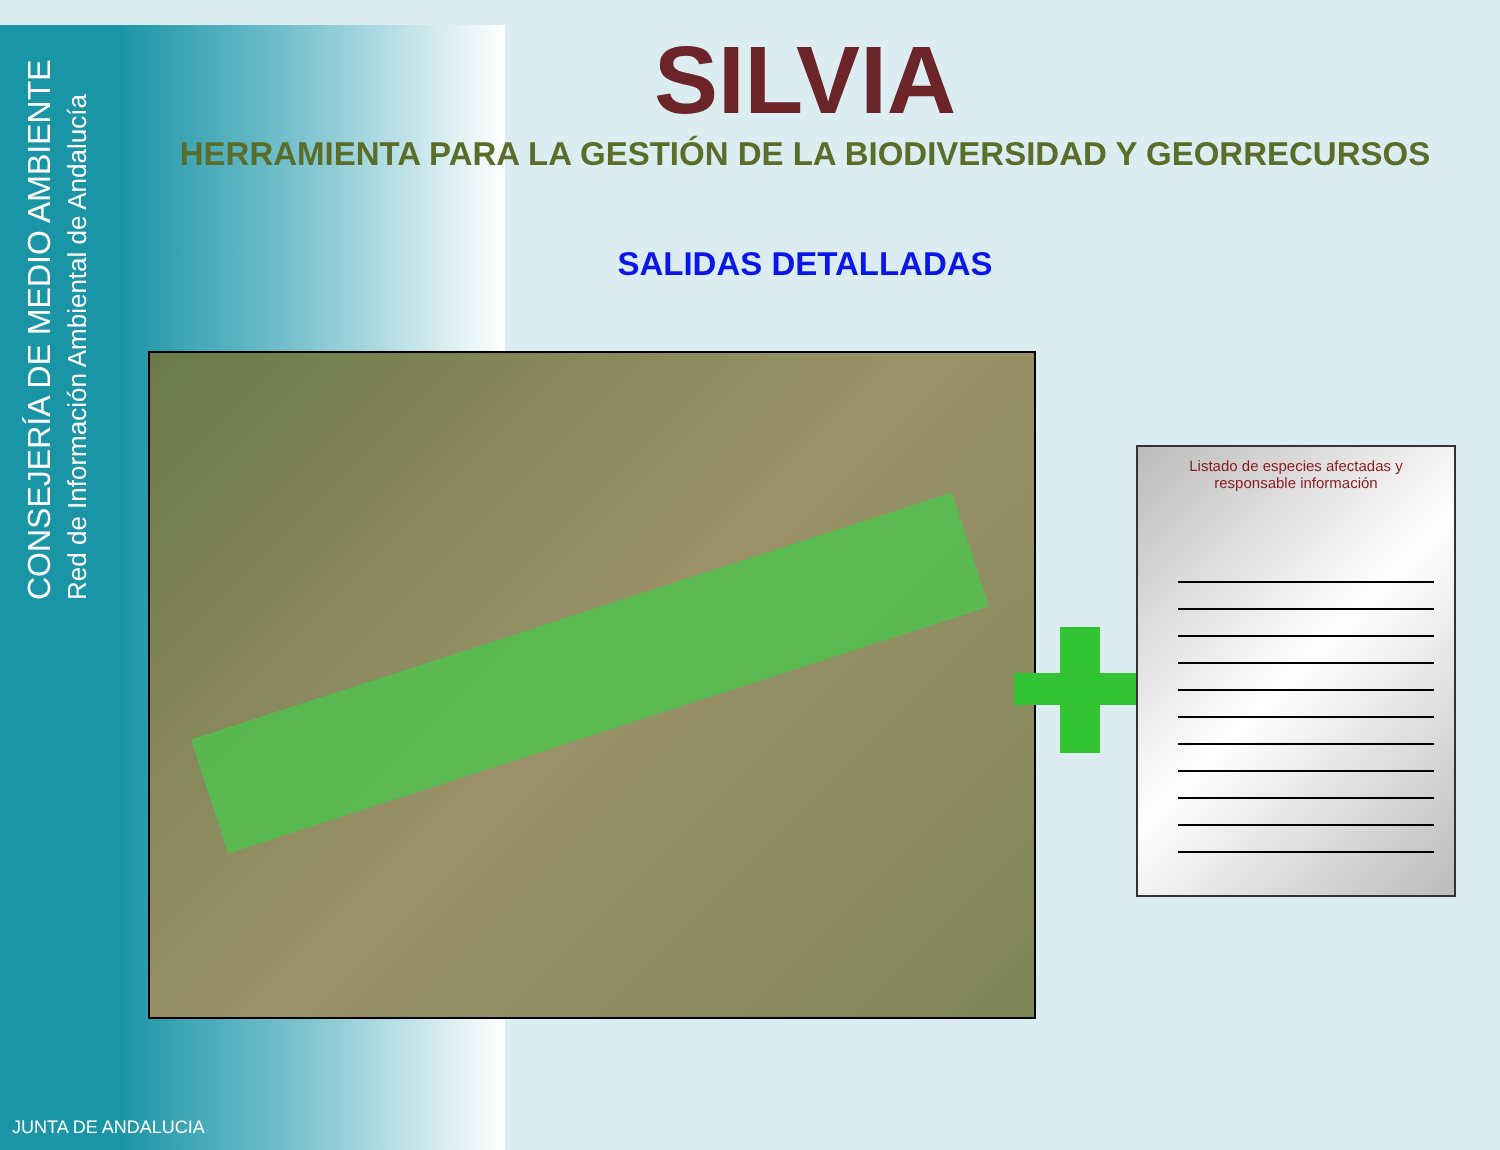CONSEJERÍA DE MEDIO AMBIENTE
Red de Información Ambiental de Andalucía
SILVIA
HERRAMIENTA PARA LA GESTIÓN DE LA BIODIVERSIDAD Y GEORRECURSOS
SALIDAS DETALLADAS
Listado de especies afectadas y
responsable información
JUNTA DE ANDALUCIA